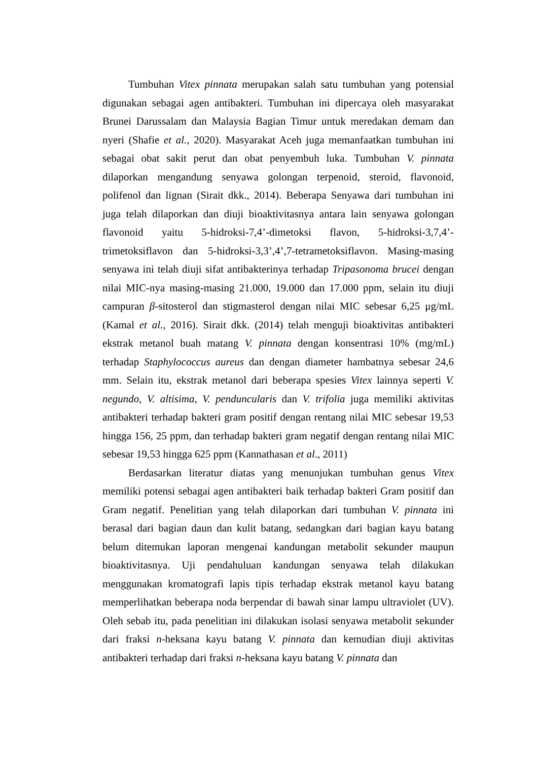Tumbuhan Vitex pinnata merupakan salah satu tumbuhan yang potensial digunakan sebagai agen antibakteri. Tumbuhan ini dipercaya oleh masyarakat Brunei Darussalam dan Malaysia Bagian Timur untuk meredakan demam dan nyeri (Shafie et al., 2020). Masyarakat Aceh juga memanfaatkan tumbuhan ini sebagai obat sakit perut dan obat penyembuh luka. Tumbuhan V. pinnata dilaporkan mengandung senyawa golongan terpenoid, steroid, flavonoid, polifenol dan lignan (Sirait dkk., 2014). Beberapa Senyawa dari tumbuhan ini juga telah dilaporkan dan diuji bioaktivitasnya antara lain senyawa golongan flavonoid yaitu 5-hidroksi-7,4’-dimetoksi flavon, 5-hidroksi-3,7,4’-trimetoksiflavon dan 5-hidroksi-3,3’,4’,7-tetrametoksiflavon. Masing-masing senyawa ini telah diuji sifat antibakterinya terhadap Tripasonoma brucei dengan nilai MIC-nya masing-masing 21.000, 19.000 dan 17.000 ppm, selain itu diuji campuran β-sitosterol dan stigmasterol dengan nilai MIC sebesar 6,25 μg/mL (Kamal et al., 2016). Sirait dkk. (2014) telah menguji bioaktivitas antibakteri ekstrak metanol buah matang V. pinnata dengan konsentrasi 10% (mg/mL) terhadap Staphylococcus aureus dan dengan diameter hambatnya sebesar 24,6 mm. Selain itu, ekstrak metanol dari beberapa spesies Vitex lainnya seperti V. negundo, V. altisima, V. penduncularis dan V. trifolia juga memiliki aktivitas antibakteri terhadap bakteri gram positif dengan rentang nilai MIC sebesar 19,53 hingga 156, 25 ppm, dan terhadap bakteri gram negatif dengan rentang nilai MIC sebesar 19,53 hingga 625 ppm (Kannathasan et al., 2011)
Berdasarkan literatur diatas yang menunjukan tumbuhan genus Vitex memiliki potensi sebagai agen antibakteri baik terhadap bakteri Gram positif dan Gram negatif. Penelitian yang telah dilaporkan dari tumbuhan V. pinnata ini berasal dari bagian daun dan kulit batang, sedangkan dari bagian kayu batang belum ditemukan laporan mengenai kandungan metabolit sekunder maupun bioaktivitasnya. Uji pendahuluan kandungan senyawa telah dilakukan menggunakan kromatografi lapis tipis terhadap ekstrak metanol kayu batang memperlihatkan beberapa noda berpendar di bawah sinar lampu ultraviolet (UV). Oleh sebab itu, pada penelitian ini dilakukan isolasi senyawa metabolit sekunder dari fraksi n-heksana kayu batang V. pinnata dan kemudian diuji aktivitas antibakteri terhadap dari fraksi n-heksana kayu batang V. pinnata dan